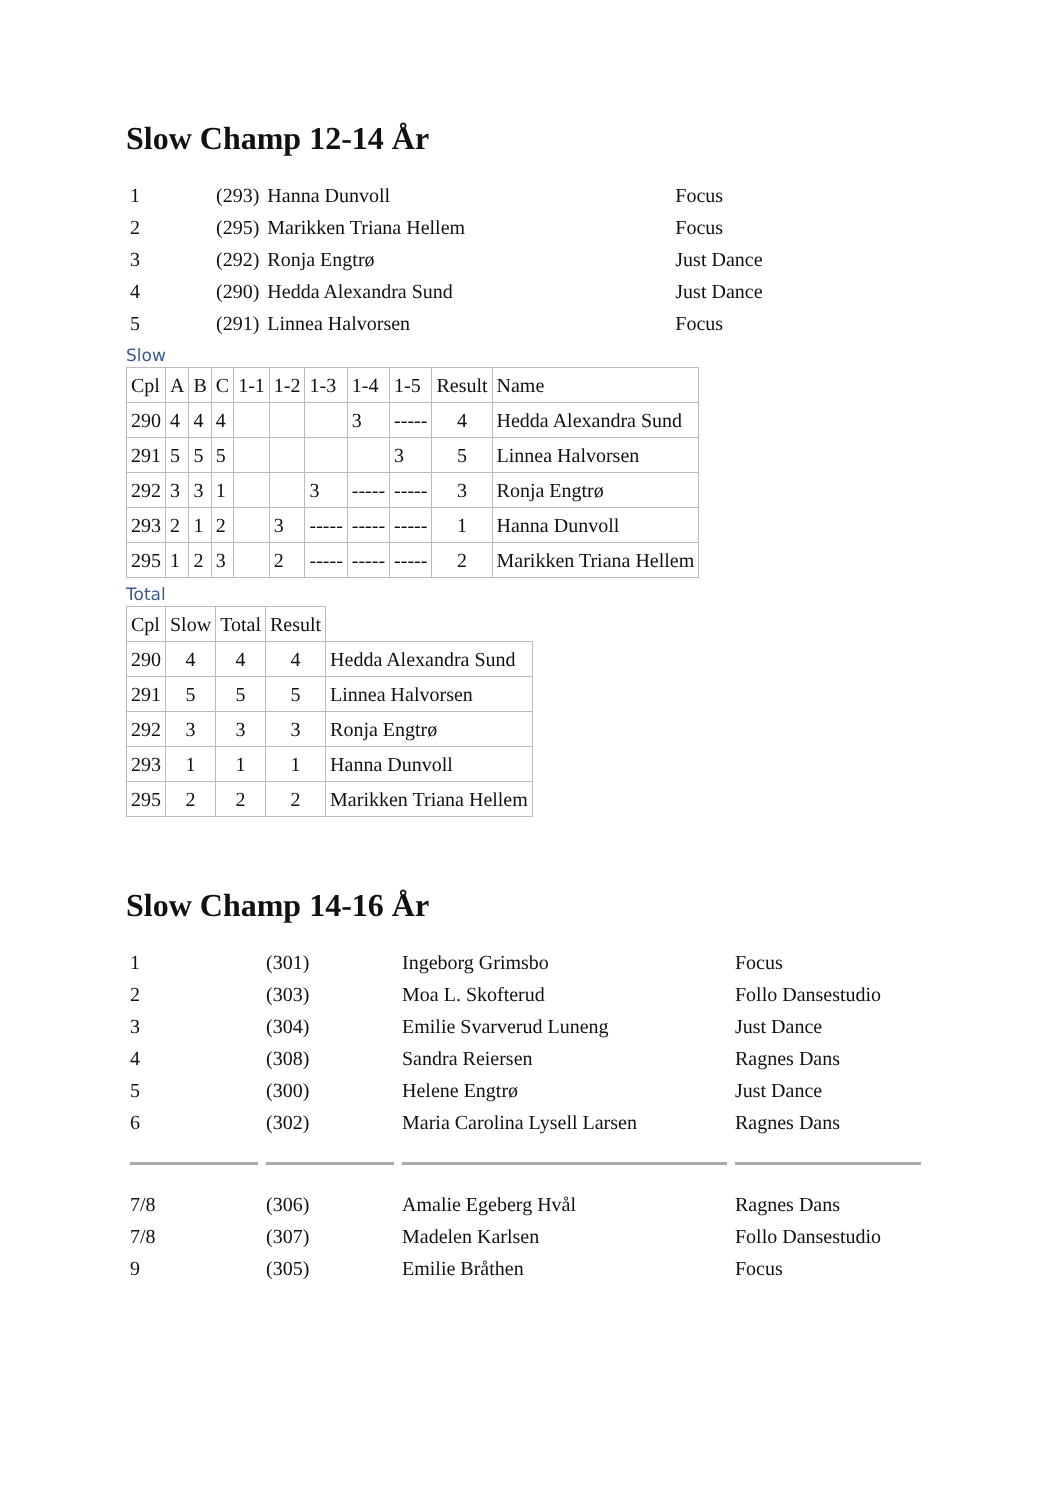Slow Champ 12-14 År
| 1 | (293) | Hanna Dunvoll | Focus |
| 2 | (295) | Marikken Triana Hellem | Focus |
| 3 | (292) | Ronja Engtrø | Just Dance |
| 4 | (290) | Hedda Alexandra Sund | Just Dance |
| 5 | (291) | Linnea Halvorsen | Focus |
Slow
| Cpl | A | B | C | 1-1 | 1-2 | 1-3 | 1-4 | 1-5 | Result | Name |
| --- | --- | --- | --- | --- | --- | --- | --- | --- | --- | --- |
| 290 | 4 | 4 | 4 | | | | 3 | ----- | 4 | Hedda Alexandra Sund |
| 291 | 5 | 5 | 5 | | | | | 3 | 5 | Linnea Halvorsen |
| 292 | 3 | 3 | 1 | | | 3 | ----- | ----- | 3 | Ronja Engtrø |
| 293 | 2 | 1 | 2 | | 3 | ----- | ----- | ----- | 1 | Hanna Dunvoll |
| 295 | 1 | 2 | 3 | | 2 | ----- | ----- | ----- | 2 | Marikken Triana Hellem |
Total
| Cpl | Slow | Total | Result | |
| --- | --- | --- | --- | --- |
| 290 | 4 | 4 | 4 | Hedda Alexandra Sund |
| 291 | 5 | 5 | 5 | Linnea Halvorsen |
| 292 | 3 | 3 | 3 | Ronja Engtrø |
| 293 | 1 | 1 | 1 | Hanna Dunvoll |
| 295 | 2 | 2 | 2 | Marikken Triana Hellem |
Slow Champ 14-16 År
| 1 | (301) | Ingeborg Grimsbo | Focus |
| 2 | (303) | Moa L. Skofterud | Follo Dansestudio |
| 3 | (304) | Emilie Svarverud Luneng | Just Dance |
| 4 | (308) | Sandra Reiersen | Ragnes Dans |
| 5 | (300) | Helene Engtrø | Just Dance |
| 6 | (302) | Maria Carolina Lysell Larsen | Ragnes Dans |
| 7/8 | (306) | Amalie Egeberg Hvål | Ragnes Dans |
| 7/8 | (307) | Madelen Karlsen | Follo Dansestudio |
| 9 | (305) | Emilie Bråthen | Focus |